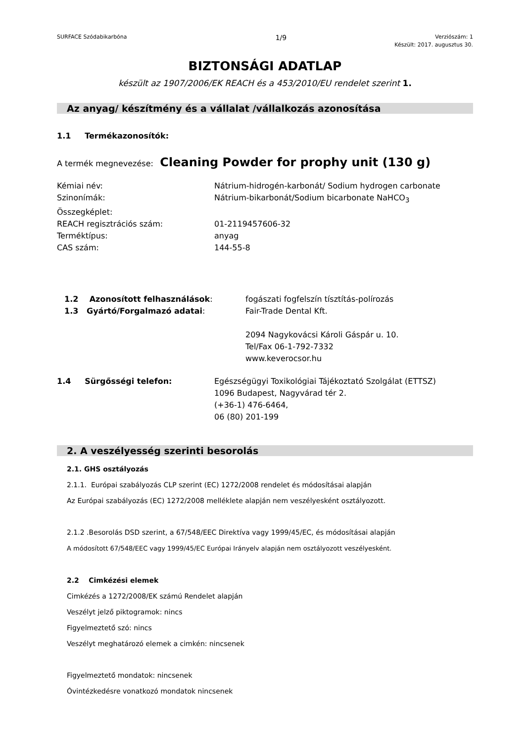SURFACE Szódabikarbóna 1/9 Verziószám: 1
Készült: 2017. augusztus 30.
BIZTONSÁGI ADATLAP
készült az 1907/2006/EK REACH és a 453/2010/EU rendelet szerint 1.
Az anyag/ készítmény és a vállalat /vállalkozás azonosítása
1.1 Termékazonosítók:
A termék megnevezése: Cleaning Powder for prophy unit (130 g)
Kémiai név: Nátrium-hidrogén-karbonát/ Sodium hydrogen carbonate
Szinonímák: Nátrium-bikarbonát/Sodium bicarbonate NaHCO<sub>3</sub>
Összegképlet:
REACH regisztrációs szám: 01-2119457606-32
Terméktípus: anyag
CAS szám: 144-55-8
1.2 Azonosított felhasználások: fogászati fogfelszín tísztítás-polírozás
1.3 Gyártó/Forgalmazó adatai: Fair-Trade Dental Kft.
2094 Nagykovácsi Károli Gáspár u. 10.
Tel/Fax 06-1-792-7332
www.keverocsor.hu
1.4 Sürgősségi telefon: Egészségügyi Toxikológiai Tájékoztató Szolgálat (ETTSZ)
1096 Budapest, Nagyvárad tér 2.
(+36-1) 476-6464,
06 (80) 201-199
2. A veszélyesség szerinti besorolás
2.1. GHS osztályozás
2.1.1. Európai szabályozás CLP szerint (EC) 1272/2008 rendelet és módosításai alapján
Az Európai szabályozás (EC) 1272/2008 melléklete alapján nem veszélyesként osztályozott.
2.1.2 .Besorolás DSD szerint, a 67/548/EEC Direktíva vagy 1999/45/EC, és módosításai alapján
A módosított 67/548/EEC vagy 1999/45/EC Európai Irányelv alapján nem osztályozott veszélyesként.
2.2 Cimkézési elemek
Cimkézés a 1272/2008/EK számú Rendelet alapján
Veszélyt jelző piktogramok: nincs
Figyelmeztető szó: nincs
Veszélyt meghatározó elemek a cimkén: nincsenek
Figyelmeztető mondatok: nincsenek
Óvintézkedésre vonatkozó mondatok nincsenek